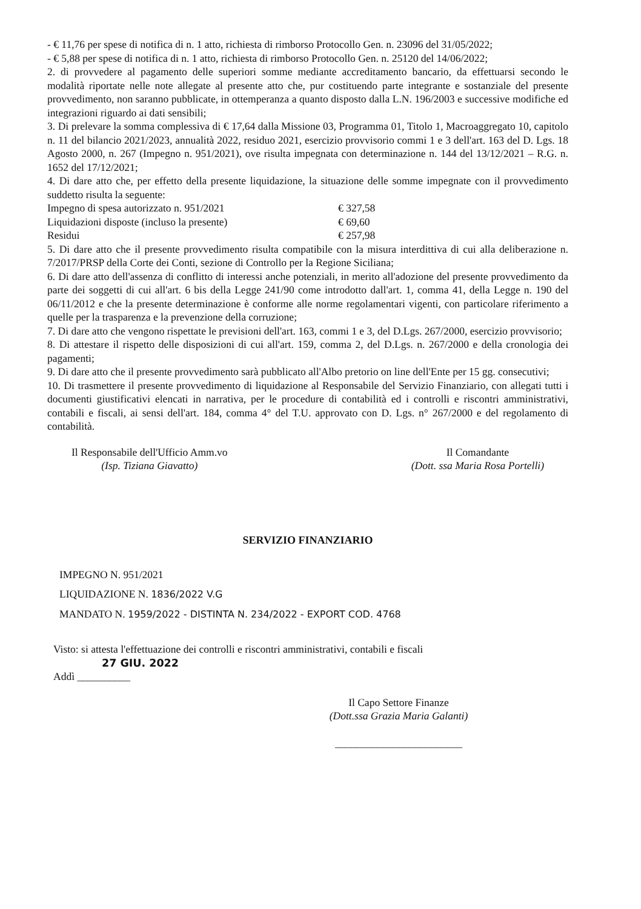- € 11,76 per spese di notifica di n. 1 atto, richiesta di rimborso Protocollo Gen. n. 23096 del 31/05/2022;
- € 5,88 per spese di notifica di n. 1 atto, richiesta di rimborso Protocollo Gen. n. 25120 del 14/06/2022;
2. di provvedere al pagamento delle superiori somme mediante accreditamento bancario, da effettuarsi secondo le modalità riportate nelle note allegate al presente atto che, pur costituendo parte integrante e sostanziale del presente provvedimento, non saranno pubblicate, in ottemperanza a quanto disposto dalla L.N. 196/2003 e successive modifiche ed integrazioni riguardo ai dati sensibili;
3. Di prelevare la somma complessiva di € 17,64 dalla Missione 03, Programma 01, Titolo 1, Macroaggregato 10, capitolo n. 11 del bilancio 2021/2023, annualità 2022, residuo 2021, esercizio provvisorio commi 1 e 3 dell'art. 163 del D. Lgs. 18 Agosto 2000, n. 267 (Impegno n. 951/2021), ove risulta impegnata con determinazione n. 144 del 13/12/2021 – R.G. n. 1652 del 17/12/2021;
4. Di dare atto che, per effetto della presente liquidazione, la situazione delle somme impegnate con il provvedimento suddetto risulta la seguente:
Impegno di spesa autorizzato n. 951/2021 € 327,58
Liquidazioni disposte (incluso la presente) € 69,60
Residui € 257,98
5. Di dare atto che il presente provvedimento risulta compatibile con la misura interdittiva di cui alla deliberazione n. 7/2017/PRSP della Corte dei Conti, sezione di Controllo per la Regione Siciliana;
6. Di dare atto dell'assenza di conflitto di interessi anche potenziali, in merito all'adozione del presente provvedimento da parte dei soggetti di cui all'art. 6 bis della Legge 241/90 come introdotto dall'art. 1, comma 41, della Legge n. 190 del 06/11/2012 e che la presente determinazione è conforme alle norme regolamentari vigenti, con particolare riferimento a quelle per la trasparenza e la prevenzione della corruzione;
7. Di dare atto che vengono rispettate le previsioni dell'art. 163, commi 1 e 3, del D.Lgs. 267/2000, esercizio provvisorio;
8. Di attestare il rispetto delle disposizioni di cui all'art. 159, comma 2, del D.Lgs. n. 267/2000 e della cronologia dei pagamenti;
9. Di dare atto che il presente provvedimento sarà pubblicato all'Albo pretorio on line dell'Ente per 15 gg. consecutivi;
10. Di trasmettere il presente provvedimento di liquidazione al Responsabile del Servizio Finanziario, con allegati tutti i documenti giustificativi elencati in narrativa, per le procedure di contabilità ed i controlli e riscontri amministrativi, contabili e fiscali, ai sensi dell'art. 184, comma 4° del T.U. approvato con D. Lgs. n° 267/2000 e del regolamento di contabilità.
Il Responsabile dell'Ufficio Amm.vo
(Isp. Tiziana Giavatto)
Il Comandante
(Dott. ssa Maria Rosa Portelli)
SERVIZIO FINANZIARIO
IMPEGNO N. 951/2021
LIQUIDAZIONE N. 1836/2022 V.G
MANDATO N. 1959/2022 - DISTINTA N. 234/2022 - EXPORT COD. 4768
Visto: si attesta l'effettuazione dei controlli e riscontri amministrativi, contabili e fiscali
27 GIU. 2022
Addì __________
Il Capo Settore Finanze
(Dott.ssa Grazia Maria Galanti)
________________________